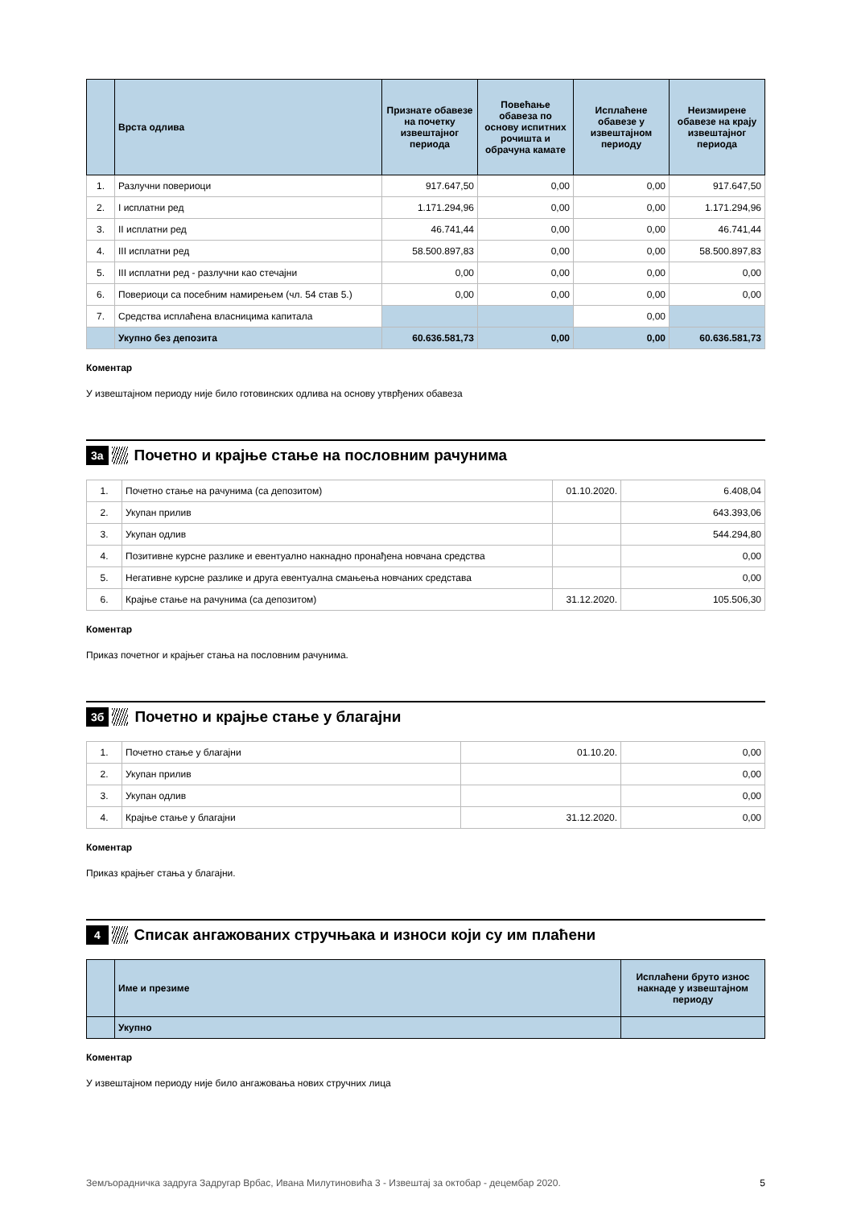| | Врста одлива | Признате обавезе на почетку извештајног периода | Повећање обавеза по основу испитних рочишта и обрачуна камате | Исплаћене обавезе у извештајном периоду | Неизмирене обавезе на крају извештајног периода |
| --- | --- | --- | --- | --- | --- |
| 1. | Разлучни повериоци | 917.647,50 | 0,00 | 0,00 | 917.647,50 |
| 2. | I исплатни ред | 1.171.294,96 | 0,00 | 0,00 | 1.171.294,96 |
| 3. | II исплатни ред | 46.741,44 | 0,00 | 0,00 | 46.741,44 |
| 4. | III исплатни ред | 58.500.897,83 | 0,00 | 0,00 | 58.500.897,83 |
| 5. | III исплатни ред - разлучни као стечајни | 0,00 | 0,00 | 0,00 | 0,00 |
| 6. | Повериоци са посебним намирењем (чл. 54 став 5.) | 0,00 | 0,00 | 0,00 | 0,00 |
| 7. | Средства исплаћена власницима капитала | | | 0,00 | |
| | Укупно без депозита | 60.636.581,73 | 0,00 | 0,00 | 60.636.581,73 |
Коментар
У извештајном периоду није било готовинских одлива на основу утврђених обавеза
3а Почетно и крајње стање на пословним рачунима
| 1. | Почетно стање на рачунима (са депозитом) | 01.10.2020. | 6.408,04 |
| 2. | Укупан прилив | | 643.393,06 |
| 3. | Укупан одлив | | 544.294,80 |
| 4. | Позитивне курсне разлике и евентуално накнадно пронађена новчана средства | | 0,00 |
| 5. | Негативне курсне разлике и друга евентуална смањења новчаних средстава | | 0,00 |
| 6. | Крајње стање на рачунима (са депозитом) | 31.12.2020. | 105.506,30 |
Коментар
Приказ почетног и крајњег стања на пословним рачунима.
3б Почетно и крајње стање у благајни
| 1. | Почетно стање у благајни | 01.10.20. | 0,00 |
| 2. | Укупан прилив | | 0,00 |
| 3. | Укупан одлив | | 0,00 |
| 4. | Крајње стање у благајни | 31.12.2020. | 0,00 |
Коментар
Приказ крајњег стања у благајни.
4 Списак ангажованих стручњака и износи који су им плаћени
| | Име и презиме | Исплаћени бруто износ накнаде у извештајном периоду |
| --- | --- | --- |
| | Укупно | |
Коментар
У извештајном периоду није било ангажовања нових стручних лица
Земљорадничка задруга Задругар Врбас, Ивана Милутиновића 3 - Извештај за октобар - децембар 2020. 5